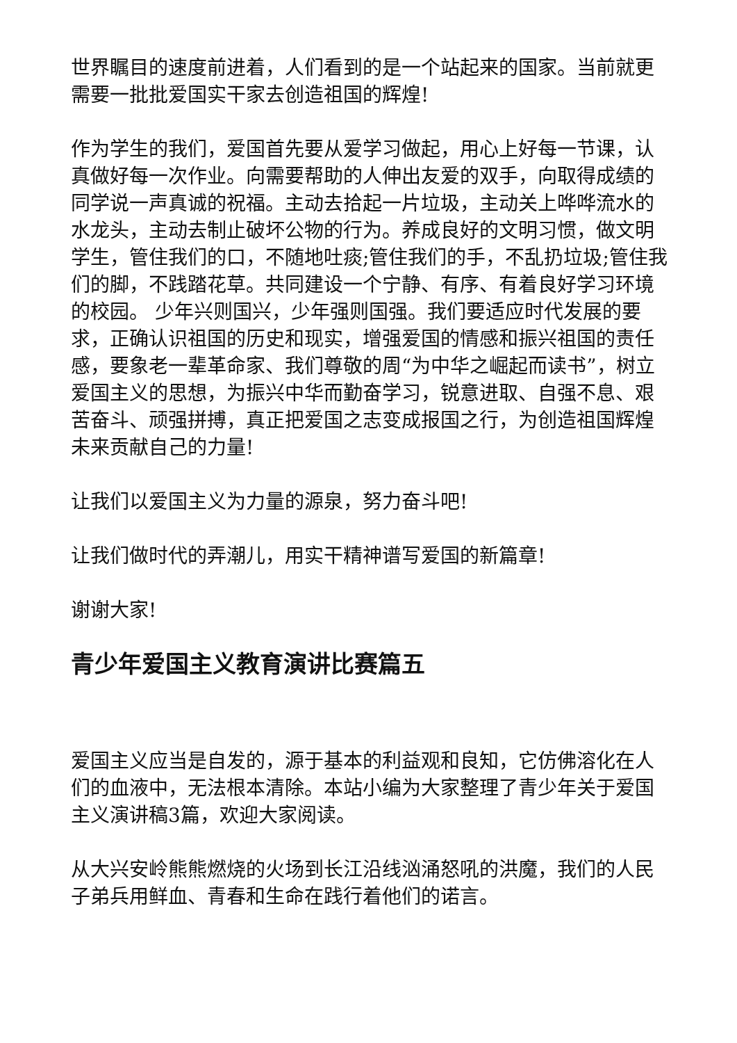世界瞩目的速度前进着，人们看到的是一个站起来的国家。当前就更需要一批批爱国实干家去创造祖国的辉煌!
作为学生的我们，爱国首先要从爱学习做起，用心上好每一节课，认真做好每一次作业。向需要帮助的人伸出友爱的双手，向取得成绩的同学说一声真诚的祝福。主动去拾起一片垃圾，主动关上哗哗流水的水龙头，主动去制止破坏公物的行为。养成良好的文明习惯，做文明学生，管住我们的口，不随地吐痰;管住我们的手，不乱扔垃圾;管住我们的脚，不践踏花草。共同建设一个宁静、有序、有着良好学习环境的校园。 少年兴则国兴，少年强则国强。我们要适应时代发展的要求，正确认识祖国的历史和现实，增强爱国的情感和振兴祖国的责任感，要象老一辈革命家、我们尊敬的周“为中华之崛起而读书”，树立爱国主义的思想，为振兴中华而勤奋学习，锐意进取、自强不息、艰苦奋斗、顽强拼搏，真正把爱国之志变成报国之行，为创造祖国辉煌未来贡献自己的力量!
让我们以爱国主义为力量的源泉，努力奋斗吧!
让我们做时代的弄潮儿，用实干精神谱写爱国的新篇章!
谢谢大家!
青少年爱国主义教育演讲比赛篇五
爱国主义应当是自发的，源于基本的利益观和良知，它仿佛溶化在人们的血液中，无法根本清除。本站小编为大家整理了青少年关于爱国主义演讲稿3篇，欢迎大家阅读。
从大兴安岭熊熊燃烧的火场到长江沿线汹涌怒吼的洪魔，我们的人民子弟兵用鲜血、青春和生命在践行着他们的诺言。